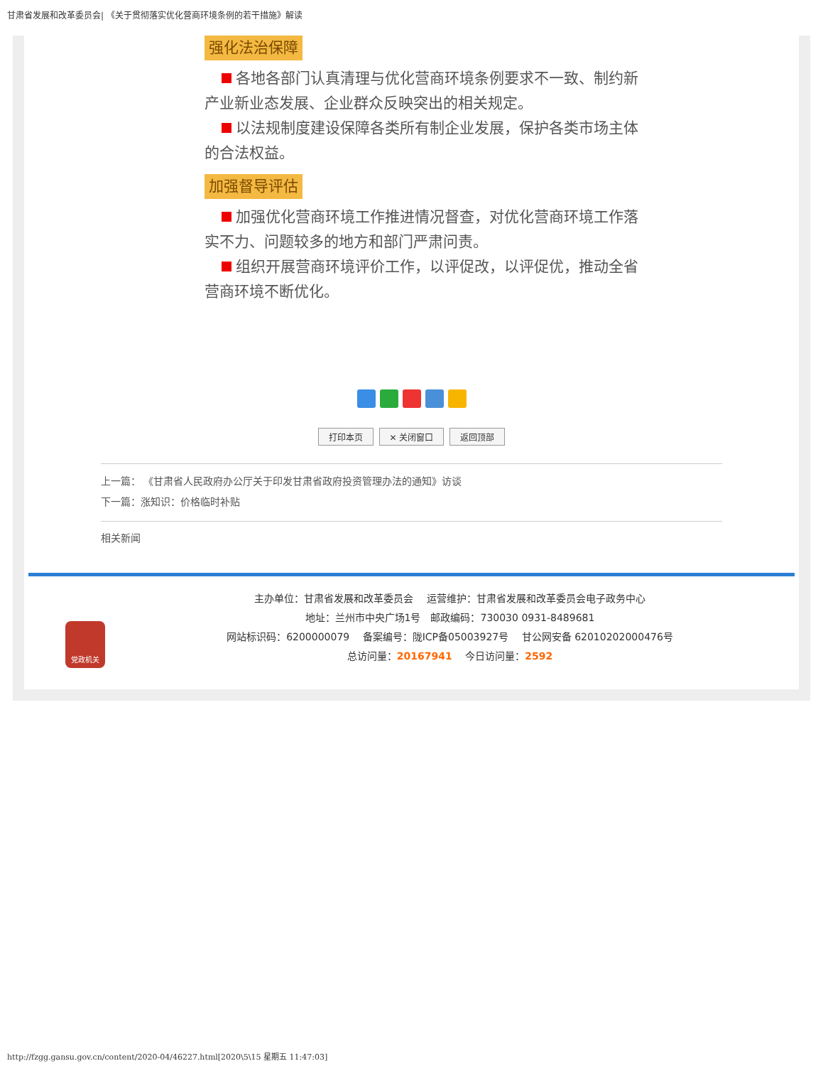甘肃省发展和改革委员会| 《关于贯彻落实优化营商环境条例的若干措施》解读
强化法治保障
各地各部门认真清理与优化营商环境条例要求不一致、制约新产业新业态发展、企业群众反映突出的相关规定。
以法规制度建设保障各类所有制企业发展，保护各类市场主体的合法权益。
加强督导评估
加强优化营商环境工作推进情况督查，对优化营商环境工作落实不力、问题较多的地方和部门严肃问责。
组织开展营商环境评价工作，以评促改，以评促优，推动全省营商环境不断优化。
打印本页 ✕ 关闭窗口 返回顶部
上一篇： 《甘肃省人民政府办公厅关于印发甘肃省政府投资管理办法的通知》访谈
下一篇：涨知识：价格临时补贴
相关新闻
党政机关
主办单位：甘肃省发展和改革委员会　 运营维护：甘肃省发展和改革委员会电子政务中心
地址：兰州市中央广场1号　邮政编码：730030 0931-8489681
网站标识码：6200000079　 备案编号：陇ICP备05003927号　 甘公网安备 62010202000476号
总访问量：20167941　 今日访问量：2592
http://fzgg.gansu.gov.cn/content/2020-04/46227.html[2020\5\15 星期五 11:47:03]